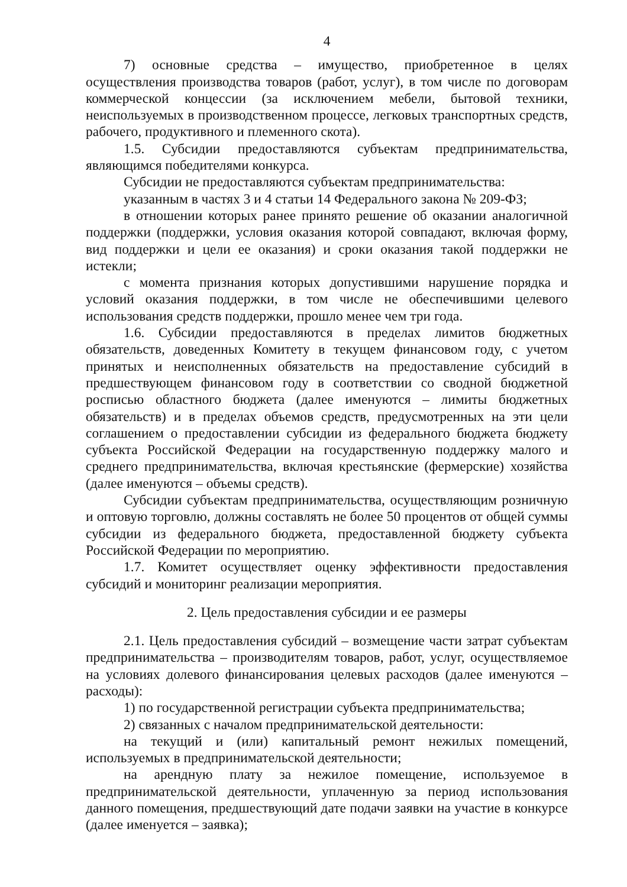4
7) основные средства – имущество, приобретенное в целях осуществления производства товаров (работ, услуг), в том числе по договорам коммерческой концессии (за исключением мебели, бытовой техники, неиспользуемых в производственном процессе, легковых транспортных средств, рабочего, продуктивного и племенного скота).
1.5. Субсидии предоставляются субъектам предпринимательства, являющимся победителями конкурса.
Субсидии не предоставляются субъектам предпринимательства:
указанным в частях 3 и 4 статьи 14 Федерального закона № 209-ФЗ;
в отношении которых ранее принято решение об оказании аналогичной поддержки (поддержки, условия оказания которой совпадают, включая форму, вид поддержки и цели ее оказания) и сроки оказания такой поддержки не истекли;
с момента признания которых допустившими нарушение порядка и условий оказания поддержки, в том числе не обеспечившими целевого использования средств поддержки, прошло менее чем три года.
1.6. Субсидии предоставляются в пределах лимитов бюджетных обязательств, доведенных Комитету в текущем финансовом году, с учетом принятых и неисполненных обязательств на предоставление субсидий в предшествующем финансовом году в соответствии со сводной бюджетной росписью областного бюджета (далее именуются – лимиты бюджетных обязательств) и в пределах объемов средств, предусмотренных на эти цели соглашением о предоставлении субсидии из федерального бюджета бюджету субъекта Российской Федерации на государственную поддержку малого и среднего предпринимательства, включая крестьянские (фермерские) хозяйства (далее именуются – объемы средств).
Субсидии субъектам предпринимательства, осуществляющим розничную и оптовую торговлю, должны составлять не более 50 процентов от общей суммы субсидии из федерального бюджета, предоставленной бюджету субъекта Российской Федерации по мероприятию.
1.7. Комитет осуществляет оценку эффективности предоставления субсидий и мониторинг реализации мероприятия.
2. Цель предоставления субсидии и ее размеры
2.1. Цель предоставления субсидий – возмещение части затрат субъектам предпринимательства – производителям товаров, работ, услуг, осуществляемое на условиях долевого финансирования целевых расходов (далее именуются – расходы):
1) по государственной регистрации субъекта предпринимательства;
2) связанных с началом предпринимательской деятельности:
на текущий и (или) капитальный ремонт нежилых помещений, используемых в предпринимательской деятельности;
на арендную плату за нежилое помещение, используемое в предпринимательской деятельности, уплаченную за период использования данного помещения, предшествующий дате подачи заявки на участие в конкурсе (далее именуется – заявка);